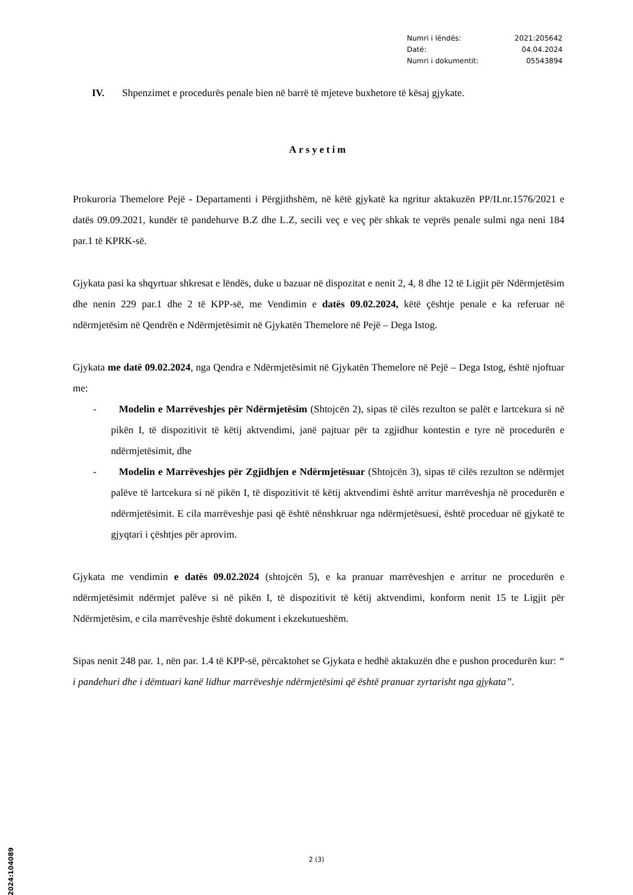| Numri i lëndës: | 2021:205642 |
| Datë: | 04.04.2024 |
| Numri i dokumentit: | 05543894 |
IV. Shpenzimet e procedurës penale bien në barrë të mjeteve buxhetore të kësaj gjykate.
Arsyetim
Prokuroria Themelore Pejë - Departamenti i Përgjithshëm, në këtë gjykatë ka ngritur aktakuzën PP/II.nr.1576/2021 e datës 09.09.2021, kundër të pandehurve B.Z dhe L.Z, secili veç e veç për shkak te veprës penale sulmi nga neni 184 par.1 të KPRK-së.
Gjykata pasi ka shqyrtuar shkresat e lëndës, duke u bazuar në dispozitat e nenit 2, 4, 8 dhe 12 të Ligjit për Ndërmjetësim dhe nenin 229 par.1 dhe 2 të KPP-së, me Vendimin e datës 09.02.2024, këtë çështje penale e ka referuar në ndërmjetësim në Qendrën e Ndërmjetësimit në Gjykatën Themelore në Pejë – Dega Istog.
Gjykata me datë 09.02.2024, nga Qendra e Ndërmjetësimit në Gjykatën Themelore në Pejë – Dega Istog, është njoftuar me:
- Modelin e Marrëveshjes për Ndërmjetësim (Shtojcën 2), sipas të cilës rezulton se palët e lartcekura si në pikën I, të dispozitivit të këtij aktvendimi, janë pajtuar për ta zgjidhur kontestin e tyre në procedurën e ndërmjetësimit, dhe
- Modelin e Marrëveshjes për Zgjidhjen e Ndërmjetësuar (Shtojcën 3), sipas të cilës rezulton se ndërmjet palëve të lartcekura si në pikën I, të dispozitivit të këtij aktvendimi është arritur marrëveshja në procedurën e ndërmjetësimit. E cila marrëveshje pasi që është nënshkruar nga ndërmjetësuesi, është proceduar në gjykatë te gjyqtari i çështjes për aprovim.
Gjykata me vendimin e datës 09.02.2024 (shtojcën 5), e ka pranuar marrëveshjen e arritur ne procedurën e ndërmjetësimit ndërmjet palëve si në pikën I, të dispozitivit të këtij aktvendimi, konform nenit 15 te Ligjit për Ndërmjetësim, e cila marrëveshje është dokument i ekzekutueshëm.
Sipas nenit 248 par. 1, nën par. 1.4 të KPP-së, përcaktohet se Gjykata e hedhë aktakuzën dhe e pushon procedurën kur: “ i pandehuri dhe i dëmtuari kanë lidhur marrëveshje ndërmjetësimi që është pranuar zyrtarisht nga gjykata”.
2 (3)
2024:104089